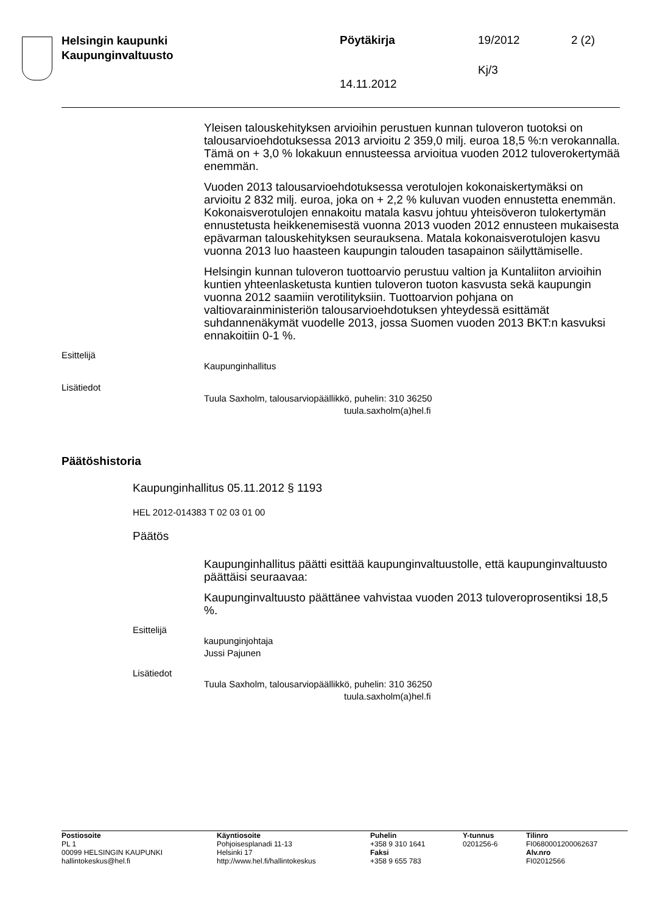Helsingin kaupunki
Kaupunginvaltuusto
Pöytäkirja 19/2012 2 (2)
Kj/3
14.11.2012
Yleisen talouskehityksen arvioihin perustuen kunnan tuloveron tuotoksi on talousarvioehdotuksessa 2013 arvioitu 2 359,0 milj. euroa 18,5 %:n verokannalla. Tämä on + 3,0 % lokakuun ennusteessa arvioitua vuoden 2012 tuloverokertymää enemmän.
Vuoden 2013 talousarvioehdotuksessa verotulojen kokonaiskertymäksi on arvioitu 2 832 milj. euroa, joka on + 2,2 % kuluvan vuoden ennustetta enemmän. Kokonaisverotulojen ennakoitu matala kasvu johtuu yhteisöveron tulokertymän ennustetusta heikkenemisestä vuonna 2013 vuoden 2012 ennusteen mukaisesta epävarman talouskehityksen seurauksena. Matala kokonaisverotulojen kasvu vuonna 2013 luo haasteen kaupungin talouden tasapainon säilyttämiselle.
Helsingin kunnan tuloveron tuottoarvio perustuu valtion ja Kuntaliiton arvioihin kuntien yhteenlasketusta kuntien tuloveron tuoton kasvusta sekä kaupungin vuonna 2012 saamiin verotilityksiin. Tuottoarvion pohjana on valtiovarainministeriön talousarvioehdotuksen yhteydessä esittämät suhdannenäkymät vuodelle 2013, jossa Suomen vuoden 2013 BKT:n kasvuksi ennakoitiin 0-1 %.
Esittelijä
Kaupunginhallitus
Lisätiedot
Tuula Saxholm, talousarviopäällikkö, puhelin: 310 36250
tuula.saxholm(a)hel.fi
Päätöshistoria
Kaupunginhallitus 05.11.2012 § 1193
HEL 2012-014383 T 02 03 01 00
Päätös
Kaupunginhallitus päätti esittää kaupunginvaltuustolle, että kaupunginvaltuusto päättäisi seuraavaa:
Kaupunginvaltuusto päättänee vahvistaa vuoden 2013 tuloveroprosentiksi 18,5 %.
Esittelijä
kaupunginjohtaja
Jussi Pajunen
Lisätiedot
Tuula Saxholm, talousarviopäällikkö, puhelin: 310 36250
tuula.saxholm(a)hel.fi
Postiosoite
PL 1
00099 HELSINGIN KAUPUNKI
hallintokeskus@hel.fi
Käyntiosoite
Pohjoisesplanadi 11-13
Helsinki 17
http://www.hel.fi/hallintokeskus
Puhelin
+358 9 310 1641
Faksi
+358 9 655 783
Y-tunnus
0201256-6
Tilinro
FI0680001200062637
Alv.nro
FI02012566